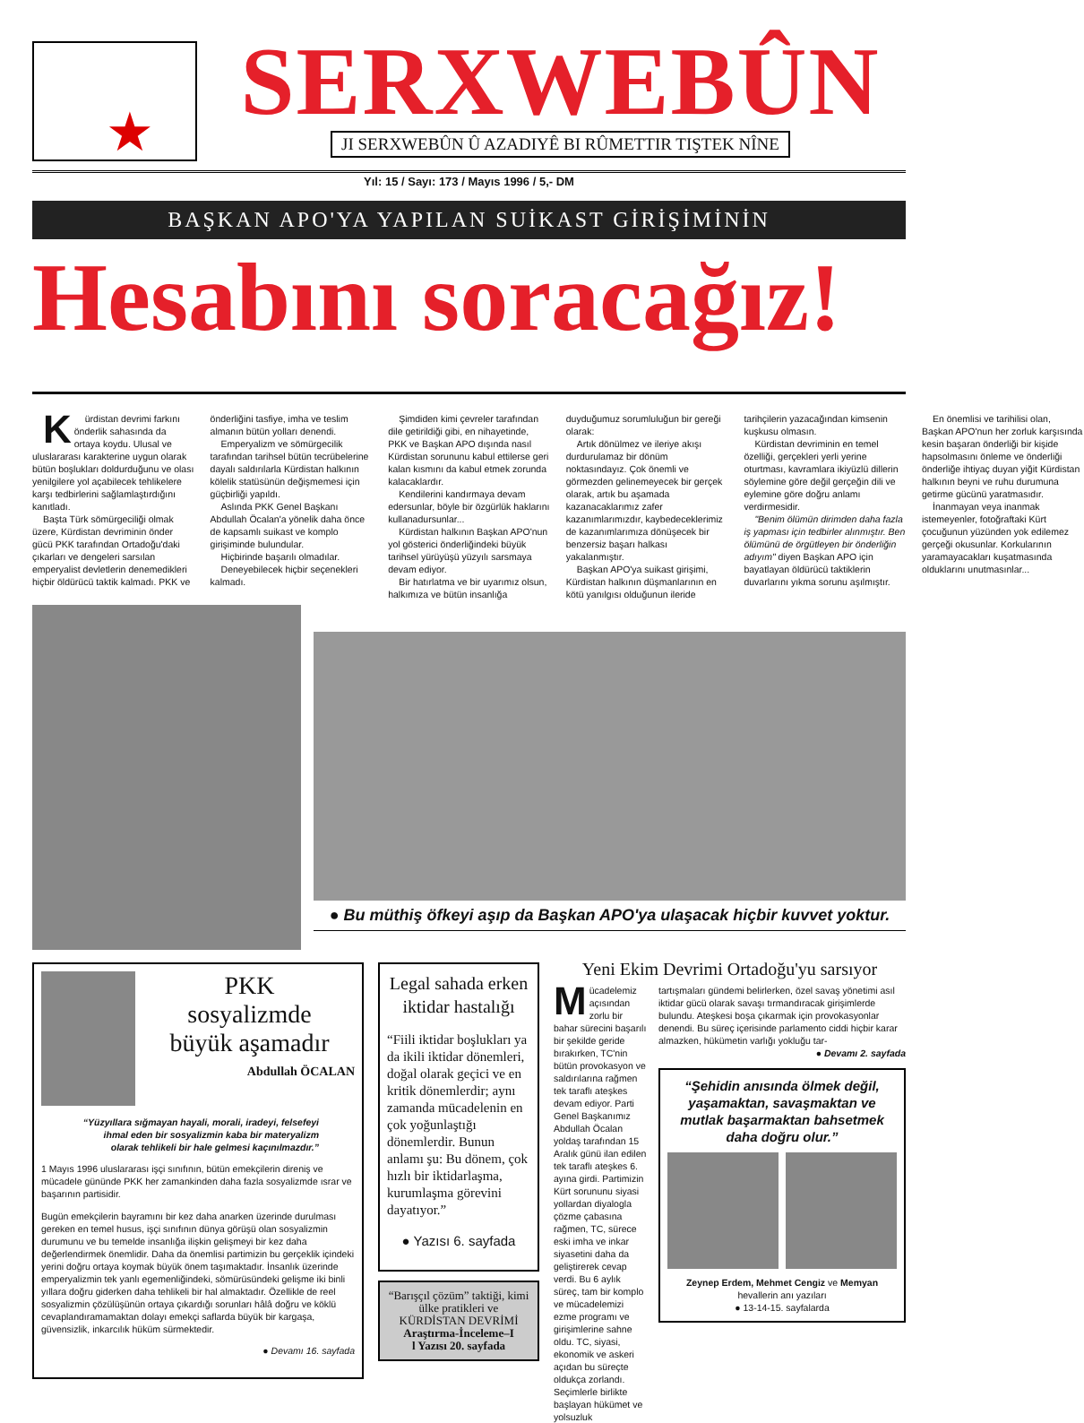★
SERXWEBÛN
JI SERXWEBÛN Û AZADIYÊ BI RÛMETTIR TIŞTEK NÎNE
Yıl: 15 / Sayı: 173 / Mayıs 1996 / 5,- DM
BAŞKAN APO'YA YAPILAN SUİKAST GİRİŞİMİNİN
Hesabını soracağız!
Kürdistan devrimi farkını önderlik sahasında da ortaya koydu. Ulusal ve uluslararası karakterine uygun olarak bütün boşlukları doldurduğunu ve olası yenilgilere yol açabilecek tehlikelere karşı tedbirlerini sağlamlaştırdığını kanıtladı.
Başta Türk sömürgeciliği olmak üzere, Kürdistan devriminin önder gücü PKK tarafından Ortadoğu'daki çıkarları ve dengeleri sarsılan emperyalist devletlerin denemedikleri hiçbir öldürücü taktik kalmadı. PKK ve önderliğini tasfiye, imha ve teslim almanın bütün yolları denendi.
Emperyalizm ve sömürgecilik tarafından tarihsel bütün tecrübelerine dayalı saldırılarla Kürdistan halkının kölelik statüsünün değişmemesi için güçbirliği yapıldı.
Aslında PKK Genel Başkanı Abdullah Öcalan'a yönelik daha önce de kapsamlı suikast ve komplo girişiminde bulundular.
Hiçbirinde başarılı olmadılar.
Deneyebilecek hiçbir seçenekleri kalmadı.
Şimdiden kimi çevreler tarafından dile getirildiği gibi, en nihayetinde, PKK ve Başkan APO dışında nasıl Kürdistan sorununu kabul ettilerse geri kalan kısmını da kabul etmek zorunda kalacaklardır.
Kendilerini kandırmaya devam edersunlar, böyle bir özgürlük haklarını kullanadursunlar...
Kürdistan halkının Başkan APO'nun yol gösterici önderliğindeki büyük tarihsel yürüyüşü yüzyılı sarsmaya devam ediyor.
Bir hatırlatma ve bir uyarımız olsun, halkımıza ve bütün insanlığa duyduğumuz sorumluluğun bir gereği olarak:
Artık dönülmez ve ileriye akışı durdurulamaz bir dönüm noktasındayız. Çok önemli ve görmezden gelinemeyecek bir gerçek olarak, artık bu aşamada kazanacaklarımız zafer kazanımlarımızdır, kaybedeceklerimiz de kazanımlarımıza dönüşecek bir benzersiz başarı halkası yakalanmıştır.
Başkan APO'ya suikast girişimi, Kürdistan halkının düşmanlarının en kötü yanılgısı olduğunun ileride tarihçilerin yazacağından kimsenin kuşkusu olmasın.
Kürdistan devriminin en temel özelliği, gerçekleri yerli yerine oturtması, kavramlara ikiyüzlü dillerin söylemine göre değil gerçeğin dili ve eylemine göre doğru anlamı verdirmesidir.
"Benim ölümün dirimden daha fazla iş yapması için tedbirler alınmıştır. Ben ölümünü de örgütleyen bir önderliğin adıyım" diyen Başkan APO için bayatlayan öldürücü taktiklerin duvarlarını yıkma sorunu aşılmıştır.
En önemlisi ve tarihilisi olan, Başkan APO'nun her zorluk karşısında kesin başaran önderliği bir kişide hapsolmasını önleme ve önderliği önderliğe ihtiyaç duyan yiğit Kürdistan halkının beyni ve ruhu durumuna getirme gücünü yaratmasıdır.
İnanmayan veya inanmak istemeyenler, fotoğraftaki Kürt çocuğunun yüzünden yok edilemez gerçeği okusunlar. Korkularının yaramayacakları kuşatmasında olduklarını unutmasınlar...
● Bu müthiş öfkeyi aşıp da Başkan APO'ya ulaşacak hiçbir kuvvet yoktur.
PKK
sosyalizmde
büyük aşamadır
Abdullah ÖCALAN
“Yüzyıllara sığmayan hayali, morali, iradeyi, felsefeyi ihmal eden bir sosyalizmin kaba bir materyalizm olarak tehlikeli bir hale gelmesi kaçınılmazdır.”
1 Mayıs 1996 uluslararası işçi sınıfının, bütün emekçilerin direniş ve mücadele gününde PKK her zamankinden daha fazla sosyalizmde ısrar ve başarının partisidir.
Bugün emekçilerin bayramını bir kez daha anarken üzerinde durulması gereken en temel husus, işçi sınıfının dünya görüşü olan sosyalizmin durumunu ve bu temelde insanlığa ilişkin gelişmeyi bir kez daha değerlendirmek önemlidir. Daha da önemlisi partimizin bu gerçeklik içindeki yerini doğru ortaya koymak büyük önem taşımaktadır. İnsanlık üzerinde emperyalizmin tek yanlı egemenliğindeki, sömürüsündeki gelişme iki binli yıllara doğru giderken daha tehlikeli bir hal almaktadır. Özellikle de reel sosyalizmin çözülüşünün ortaya çıkardığı sorunları hâlâ doğru ve köklü cevaplandıramamaktan dolayı emekçi saflarda büyük bir kargaşa, güvensizlik, inkarcılık hüküm sürmektedir.
● Devamı 16. sayfada
Legal sahada erken iktidar hastalığı
“Fiili iktidar boşlukları ya da ikili iktidar dönemleri, doğal olarak geçici ve en kritik dönemlerdir; aynı zamanda mücadelenin en çok yoğunlaştığı dönemlerdir. Bunun anlamı şu: Bu dönem, çok hızlı bir iktidarlaşma, kurumlaşma görevini dayatıyor.”
● Yazısı 6. sayfada
“Barışçıl çözüm” taktiği, kimi ülke pratikleri ve
KÜRDİSTAN DEVRİMİ
Araştırma-İnceleme–I
l Yazısı 20. sayfada
Yeni Ekim Devrimi Ortadoğu'yu sarsıyor
Mücadelemiz açısından zorlu bir bahar sürecini başarılı bir şekilde geride bırakırken, TC'nin bütün provokasyon ve saldırılarına rağmen tek taraflı ateşkes devam ediyor. Parti Genel Başkanımız Abdullah Öcalan yoldaş tarafından 15 Aralık günü ilan edilen tek taraflı ateşkes 6. ayına girdi. Partimizin Kürt sorununu siyasi yollardan diyalogla çözme çabasına rağmen, TC, sürece eski imha ve inkar siyasetini daha da geliştirerek cevap verdi. Bu 6 aylık süreç, tam bir komplo ve mücadelemizi ezme programı ve girişimlerine sahne oldu. TC, siyasi, ekonomik ve askeri açıdan bu süreçte oldukça zorlandı. Seçimlerle birlikte başlayan hükümet ve yolsuzluk
tartışmaları gündemi belirlerken, özel savaş yönetimi asıl iktidar gücü olarak savaşı tırmandıracak girişimlerde bulundu. Ateşkesi boşa çıkarmak için provokasyonlar denendi. Bu süreç içerisinde parlamento ciddi hiçbir karar almazken, hükümetin varlığı yokluğu tar-
● Devamı 2. sayfada
“Şehidin anısında ölmek değil, yaşamaktan, savaşmaktan ve mutlak başarmaktan bahsetmek daha doğru olur.”
Zeynep Erdem, Mehmet Cengiz ve Memyan hevallerin anı yazıları
● 13-14-15. sayfalarda